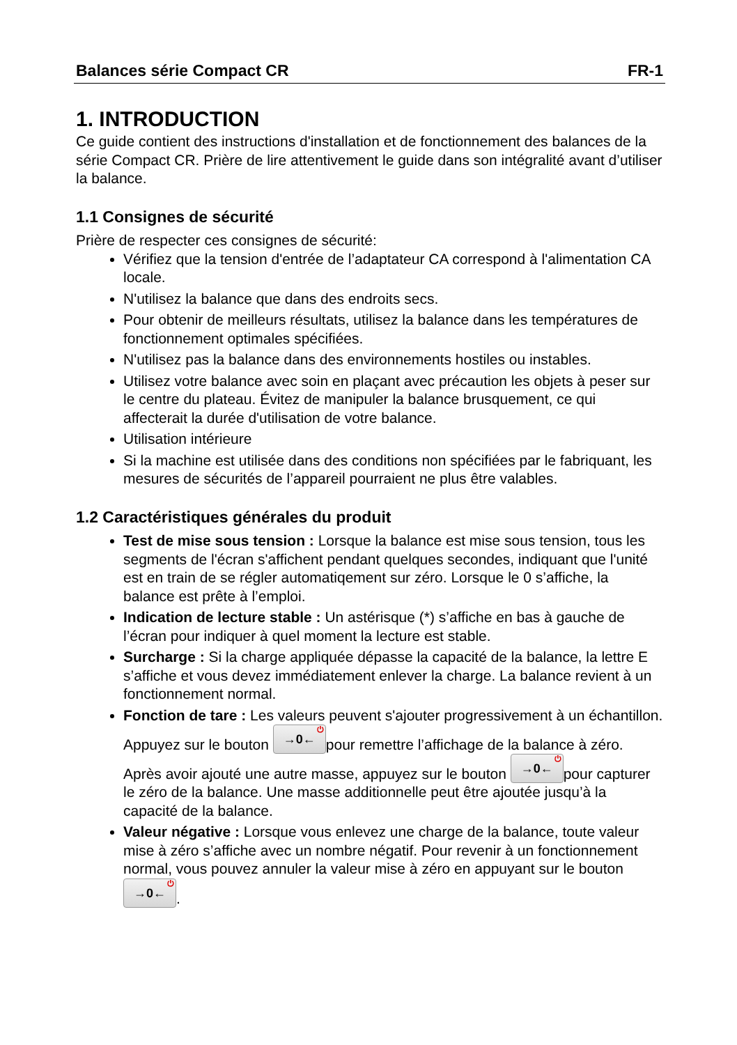Balances série Compact CR FR-1
1. INTRODUCTION
Ce guide contient des instructions d'installation et de fonctionnement des balances de la série Compact CR. Prière de lire attentivement le guide dans son intégralité avant d’utiliser la balance.
1.1 Consignes de sécurité
Prière de respecter ces consignes de sécurité:
Vérifiez que la tension d'entrée de l’adaptateur CA correspond à l'alimentation CA locale.
N'utilisez la balance que dans des endroits secs.
Pour obtenir de meilleurs résultats, utilisez la balance dans les températures de fonctionnement optimales spécifiées.
N'utilisez pas la balance dans des environnements hostiles ou instables.
Utilisez votre balance avec soin en plaçant avec précaution les objets à peser sur le centre du plateau. Évitez de manipuler la balance brusquement, ce qui affecterait la durée d'utilisation de votre balance.
Utilisation intérieure
Si la machine est utilisée dans des conditions non spécifiées par le fabriquant, les mesures de sécurités de l’appareil pourraient ne plus être valables.
1.2 Caractéristiques générales du produit
Test de mise sous tension : Lorsque la balance est mise sous tension, tous les segments de l'écran s'affichent pendant quelques secondes, indiquant que l'unité est en train de se régler automatiqement sur zéro. Lorsque le 0 s’affiche, la balance est prête à l’emploi.
Indication de lecture stable : Un astérisque (*) s’affiche en bas à gauche de l’écran pour indiquer à quel moment la lecture est stable.
Surcharge : Si la charge appliquée dépasse la capacité de la balance, la lettre E s’affiche et vous devez immédiatement enlever la charge. La balance revient à un fonctionnement normal.
Fonction de tare : Les valeurs peuvent s'ajouter progressivement à un échantillon. Appuyez sur le bouton →0←<sup>⏻</sup> pour remettre l’affichage de la balance à zéro. Après avoir ajouté une autre masse, appuyez sur le bouton →0←<sup>⏻</sup> pour capturer le zéro de la balance. Une masse additionnelle peut être ajoutée jusqu’à la capacité de la balance.
Valeur négative : Lorsque vous enlevez une charge de la balance, toute valeur mise à zéro s’affiche avec un nombre négatif. Pour revenir à un fonctionnement normal, vous pouvez annuler la valeur mise à zéro en appuyant sur le bouton →0←<sup>⏻</sup>.